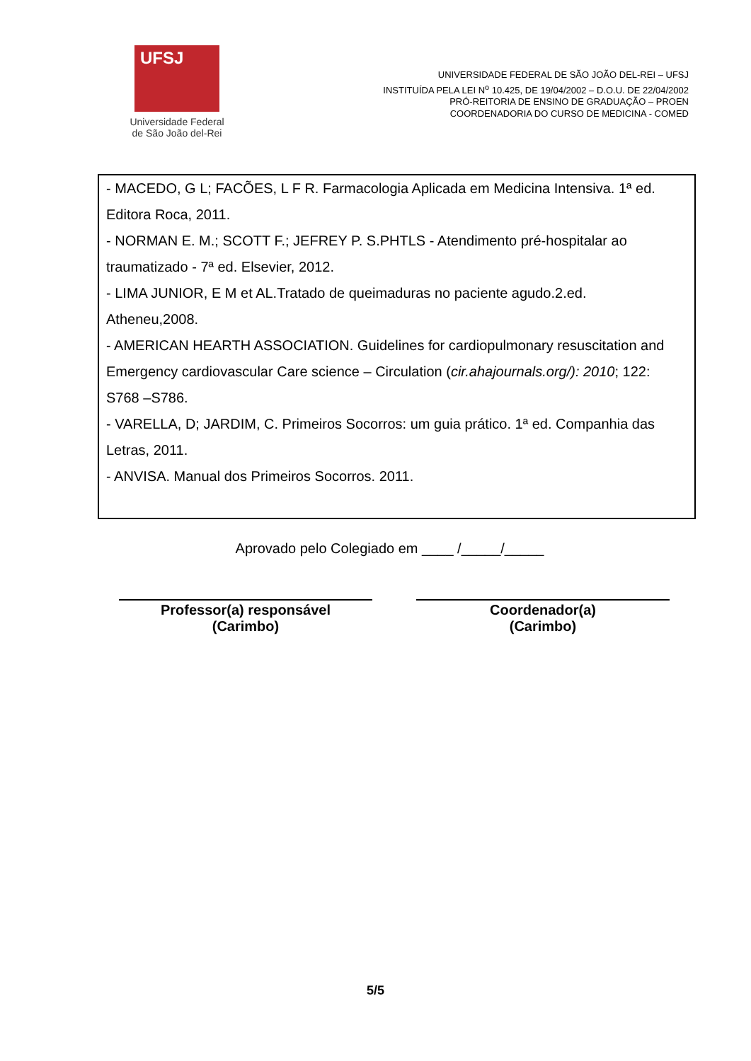UFSJ
Universidade Federal
de São João del-Rei
UNIVERSIDADE FEDERAL DE SÃO JOÃO DEL-REI – UFSJ
INSTITUÍDA PELA LEI N<sup>o</sup> 10.425, DE 19/04/2002 – D.O.U. DE 22/04/2002
PRÓ-REITORIA DE ENSINO DE GRADUAÇÃO – PROEN
COORDENADORIA DO CURSO DE MEDICINA - COMED
- MACEDO, G L; FACÕES, L F R. Farmacologia Aplicada em Medicina Intensiva. 1ª ed. Editora Roca, 2011.
- NORMAN E. M.; SCOTT F.; JEFREY P. S.PHTLS - Atendimento pré-hospitalar ao traumatizado - 7ª ed. Elsevier, 2012.
- LIMA JUNIOR, E M et AL.Tratado de queimaduras no paciente agudo.2.ed. Atheneu,2008.
- AMERICAN HEARTH ASSOCIATION. Guidelines for cardiopulmonary resuscitation and Emergency cardiovascular Care science – Circulation (cir.ahajournals.org/): 2010; 122: S768 –S786.
- VARELLA, D; JARDIM, C. Primeiros Socorros: um guia prático. 1ª ed. Companhia das Letras, 2011.
- ANVISA. Manual dos Primeiros Socorros. 2011.
Aprovado pelo Colegiado em ____ /_____/_____
Professor(a) responsável
(Carimbo)
Coordenador(a)
(Carimbo)
5/5